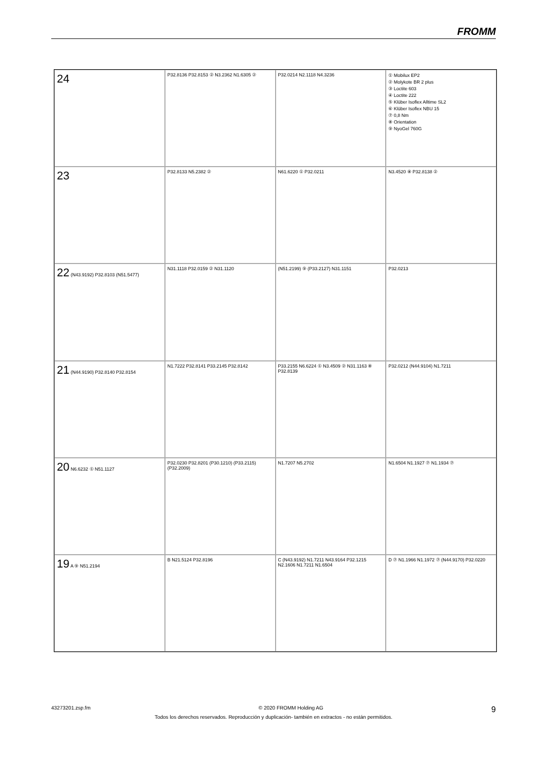FROMM
24
P32.8136 P32.8153 ② N3.2362 N1.6305 ②
P32.0214 N2.1118 N4.3236
① Mobilux EP2
② Molykote BR 2 plus
③ Loctite 603
④ Loctite 222
⑤ Klüber Isoflex Alltime SL2
⑥ Klüber Isoflex NBU 15
⑦ 0,8 Nm
⑧ Orientation
⑨ NyoGel 760G
23
P32.8133 N5.2382 ②
N61.6220 ① P32.0211
N3.4520 ⑧ P32.8138 ②
22 (N43.9192) P32.8103 (N51.5477)
N31.1118 P32.0159 ② N31.1120
(N51.2199) ⑨ (P33.2127) N31.1151
P32.0213
21 (N44.9190) P32.8140 P32.8154
N1.7222 P32.8141 P33.2145 P32.8142
P33.2155 N6.6224 ① N3.4509 ② N31.1163 ⑧ P32.8139
P32.0212 (N44.9104) N1.7211
20 N6.6232 ① N51.1127
P32.0230 P32.8201 (P30.1210) (P33.2115) (P32.2009)
N1.7207 N5.2702
N1.6504 N1.1927 ⑦ N1.1934 ⑦
19 A ⑨ N51.2194
B N21.5124 P32.8196
C (N43.9192) N1.7211 N43.9164 P32.1215 N2.1606 N1.7211 N1.6504
D ⑦ N1.1966 N1.1972 ⑦ (N44.9170) P32.0220
43273201.zsp.fm © 2020 FROMM Holding AG 9
Todos los derechos reservados. Reproducción y duplicación- también en extractos - no están permitidos.